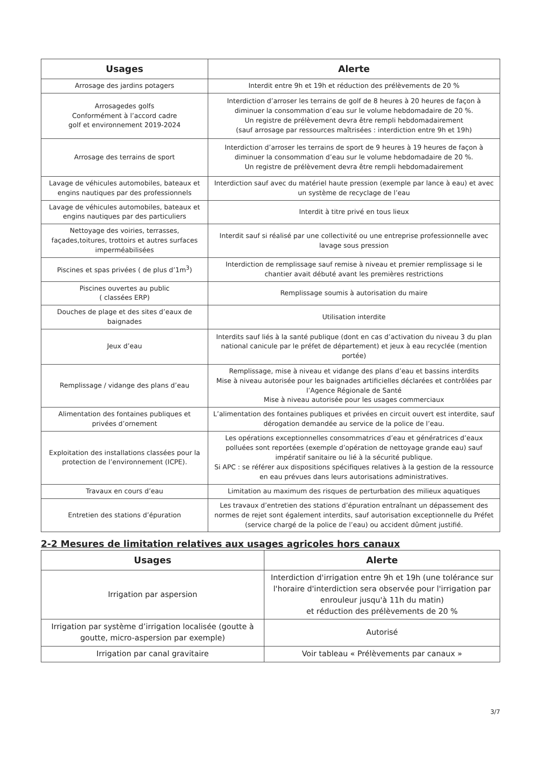| Usages | Alerte |
| --- | --- |
| Arrosage des jardins potagers | Interdit entre 9h et 19h et réduction des prélèvements de 20 % |
| Arrosagedes golfs Conformément à l’accord cadre golf et environnement 2019-2024 | Interdiction d’arroser les terrains de golf de 8 heures à 20 heures de façon à diminuer la consommation d’eau sur le volume hebdomadaire de 20 %. Un registre de prélèvement devra être rempli hebdomadairement (sauf arrosage par ressources maîtrisées : interdiction entre 9h et 19h) |
| Arrosage des terrains de sport | Interdiction d’arroser les terrains de sport de 9 heures à 19 heures de façon à diminuer la consommation d’eau sur le volume hebdomadaire de 20 %. Un registre de prélèvement devra être rempli hebdomadairement |
| Lavage de véhicules automobiles, bateaux et engins nautiques par des professionnels | Interdiction sauf avec du matériel haute pression (exemple par lance à eau) et avec un système de recyclage de l’eau |
| Lavage de véhicules automobiles, bateaux et engins nautiques par des particuliers | Interdit à titre privé en tous lieux |
| Nettoyage des voiries, terrasses, façades,toitures, trottoirs et autres surfaces imperméabilisées | Interdit sauf si réalisé par une collectivité ou une entreprise professionnelle avec lavage sous pression |
| Piscines et spas privées ( de plus d’1m<sup>3</sup>) | Interdiction de remplissage sauf remise à niveau et premier remplissage si le chantier avait débuté avant les premières restrictions |
| Piscines ouvertes au public ( classées ERP) | Remplissage soumis à autorisation du maire |
| Douches de plage et des sites d’eaux de baignades | Utilisation interdite |
| Jeux d’eau | Interdits sauf liés à la santé publique (dont en cas d’activation du niveau 3 du plan national canicule par le préfet de département) et jeux à eau recyclée (mention portée) |
| Remplissage / vidange des plans d’eau | Remplissage, mise à niveau et vidange des plans d’eau et bassins interdits Mise à niveau autorisée pour les baignades artificielles déclarées et contrôlées par l’Agence Régionale de Santé Mise à niveau autorisée pour les usages commerciaux |
| Alimentation des fontaines publiques et privées d’ornement | L’alimentation des fontaines publiques et privées en circuit ouvert est interdite, sauf dérogation demandée au service de la police de l’eau. |
| Exploitation des installations classées pour la protection de l’environnement (ICPE). | Les opérations exceptionnelles consommatrices d’eau et génératrices d’eaux polluées sont reportées (exemple d’opération de nettoyage grande eau) sauf impératif sanitaire ou lié à la sécurité publique. Si APC : se référer aux dispositions spécifiques relatives à la gestion de la ressource en eau prévues dans leurs autorisations administratives. |
| Travaux en cours d’eau | Limitation au maximum des risques de perturbation des milieux aquatiques |
| Entretien des stations d’épuration | Les travaux d’entretien des stations d’épuration entraînant un dépassement des normes de rejet sont également interdits, sauf autorisation exceptionnelle du Préfet (service chargé de la police de l’eau) ou accident dûment justifié. |
2-2 Mesures de limitation relatives aux usages agricoles hors canaux
| Usages | Alerte |
| --- | --- |
| Irrigation par aspersion | Interdiction d'irrigation entre 9h et 19h (une tolérance sur l'horaire d'interdiction sera observée pour l'irrigation par enrouleur jusqu'à 11h du matin) et réduction des prélèvements de 20 % |
| Irrigation par système d’irrigation localisée (goutte à goutte, micro-aspersion par exemple) | Autorisé |
| Irrigation par canal gravitaire | Voir tableau « Prélèvements par canaux » |
3/7